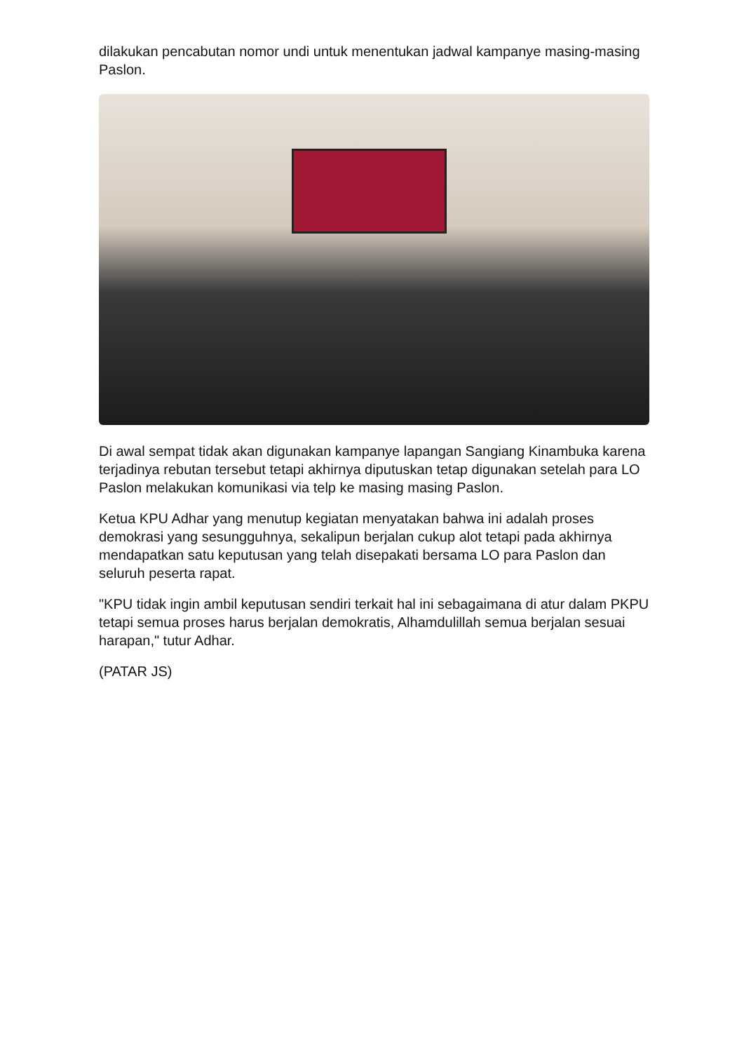dilakukan pencabutan nomor undi untuk menentukan jadwal kampanye masing-masing Paslon.
Di awal sempat tidak akan digunakan kampanye lapangan Sangiang Kinambuka karena terjadinya rebutan tersebut tetapi akhirnya diputuskan tetap digunakan setelah para LO Paslon melakukan komunikasi via telp ke masing masing Paslon.
Ketua KPU Adhar yang menutup kegiatan menyatakan bahwa ini adalah proses demokrasi yang sesungguhnya, sekalipun berjalan cukup alot tetapi pada akhirnya mendapatkan satu keputusan yang telah disepakati bersama LO para Paslon dan seluruh peserta rapat.
"KPU tidak ingin ambil keputusan sendiri terkait hal ini sebagaimana di atur dalam PKPU tetapi semua proses harus berjalan demokratis, Alhamdulillah semua berjalan sesuai harapan," tutur Adhar.
(PATAR JS)